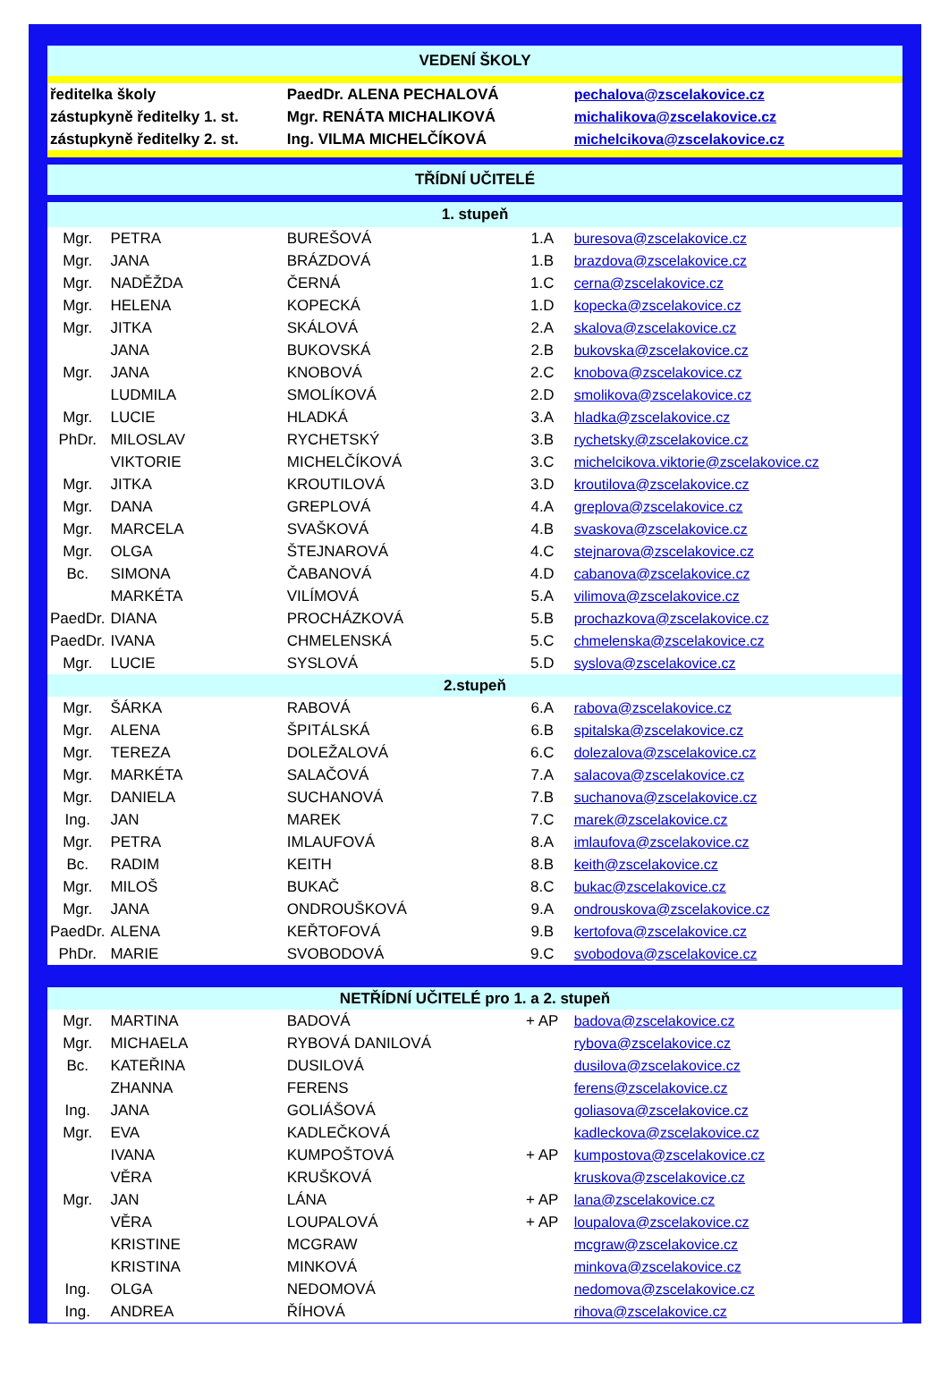| VEDENÍ ŠKOLY | | | | |
| ředitelka školy | | PaedDr. ALENA PECHALOVÁ | | pechalova@zscelakovice.cz |
| zástupkyně ředitelky 1. st. | | Mgr. RENÁTA MICHALIKOVÁ | | michalikova@zscelakovice.cz |
| zástupkyně ředitelky 2. st. | | Ing. VILMA MICHELČÍKOVÁ | | michelcikova@zscelakovice.cz |
| TŘÍDNÍ UČITELÉ | | | | |
| 1. stupeň | | | | |
| Mgr. | PETRA | BUREŠOVÁ | 1.A | buresova@zscelakovice.cz |
| Mgr. | JANA | BRÁZDOVÁ | 1.B | brazdova@zscelakovice.cz |
| Mgr. | NADĚŽDA | ČERNÁ | 1.C | cerna@zscelakovice.cz |
| Mgr. | HELENA | KOPECKÁ | 1.D | kopecka@zscelakovice.cz |
| Mgr. | JITKA | SKÁLOVÁ | 2.A | skalova@zscelakovice.cz |
| | JANA | BUKOVSKÁ | 2.B | bukovska@zscelakovice.cz |
| Mgr. | JANA | KNOBOVÁ | 2.C | knobova@zscelakovice.cz |
| | LUDMILA | SMOLÍKOVÁ | 2.D | smolikova@zscelakovice.cz |
| Mgr. | LUCIE | HLADKÁ | 3.A | hladka@zscelakovice.cz |
| PhDr. | MILOSLAV | RYCHETSKÝ | 3.B | rychetsky@zscelakovice.cz |
| | VIKTORIE | MICHELČÍKOVÁ | 3.C | michelcikova.viktorie@zscelakovice.cz |
| Mgr. | JITKA | KROUTILOVÁ | 3.D | kroutilova@zscelakovice.cz |
| Mgr. | DANA | GREPLOVÁ | 4.A | greplova@zscelakovice.cz |
| Mgr. | MARCELA | SVAŠKOVÁ | 4.B | svaskova@zscelakovice.cz |
| Mgr. | OLGA | ŠTEJNAROVÁ | 4.C | stejnarova@zscelakovice.cz |
| Bc. | SIMONA | ČABANOVÁ | 4.D | cabanova@zscelakovice.cz |
| | MARKÉTA | VILÍMOVÁ | 5.A | vilimova@zscelakovice.cz |
| PaedDr. | DIANA | PROCHÁZKOVÁ | 5.B | prochazkova@zscelakovice.cz |
| PaedDr. | IVANA | CHMELENSKÁ | 5.C | chmelenska@zscelakovice.cz |
| Mgr. | LUCIE | SYSLOVÁ | 5.D | syslova@zscelakovice.cz |
| 2.stupeň | | | | |
| Mgr. | ŠÁRKA | RABOVÁ | 6.A | rabova@zscelakovice.cz |
| Mgr. | ALENA | ŠPITÁLSKÁ | 6.B | spitalska@zscelakovice.cz |
| Mgr. | TEREZA | DOLEŽALOVÁ | 6.C | dolezalova@zscelakovice.cz |
| Mgr. | MARKÉTA | SALAČOVÁ | 7.A | salacova@zscelakovice.cz |
| Mgr. | DANIELA | SUCHANOVÁ | 7.B | suchanova@zscelakovice.cz |
| Ing. | JAN | MAREK | 7.C | marek@zscelakovice.cz |
| Mgr. | PETRA | IMLAUFOVÁ | 8.A | imlaufova@zscelakovice.cz |
| Bc. | RADIM | KEITH | 8.B | keith@zscelakovice.cz |
| Mgr. | MILOŠ | BUKAČ | 8.C | bukac@zscelakovice.cz |
| Mgr. | JANA | ONDROUŠKOVÁ | 9.A | ondrouskova@zscelakovice.cz |
| PaedDr. | ALENA | KEŘTOFOVÁ | 9.B | kertofova@zscelakovice.cz |
| PhDr. | MARIE | SVOBODOVÁ | 9.C | svobodova@zscelakovice.cz |
| NETŘÍDNÍ UČITELÉ pro 1. a 2. stupeň | | | | |
| Mgr. | MARTINA | BADOVÁ | + AP | badova@zscelakovice.cz |
| Mgr. | MICHAELA | RYBOVÁ DANILOVÁ | | rybova@zscelakovice.cz |
| Bc. | KATEŘINA | DUSILOVÁ | | dusilova@zscelakovice.cz |
| | ZHANNA | FERENS | | ferens@zscelakovice.cz |
| Ing. | JANA | GOLIÁŠOVÁ | | goliasova@zscelakovice.cz |
| Mgr. | EVA | KADLEČKOVÁ | | kadleckova@zscelakovice.cz |
| | IVANA | KUMPOŠTOVÁ | + AP | kumpostova@zscelakovice.cz |
| | VĚRA | KRUŠKOVÁ | | kruskova@zscelakovice.cz |
| Mgr. | JAN | LÁNA | + AP | lana@zscelakovice.cz |
| | VĚRA | LOUPALOVÁ | + AP | loupalova@zscelakovice.cz |
| | KRISTINE | MCGRAW | | mcgraw@zscelakovice.cz |
| | KRISTINA | MINKOVÁ | | minkova@zscelakovice.cz |
| Ing. | OLGA | NEDOMOVÁ | | nedomova@zscelakovice.cz |
| Ing. | ANDREA | ŘÍHOVÁ | | rihova@zscelakovice.cz |